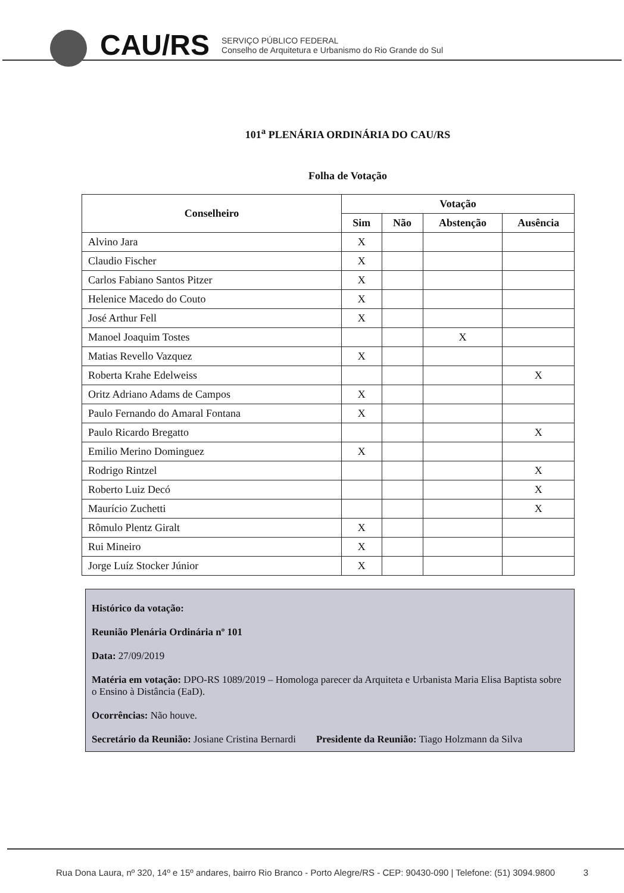CAU/RS
SERVIÇO PÚBLICO FEDERAL
Conselho de Arquitetura e Urbanismo do Rio Grande do Sul
101<sup>a</sup> PLENÁRIA ORDINÁRIA DO CAU/RS
Folha de Votação
| Conselheiro | Votação | | | |
| --- | --- | --- | --- | --- |
| | Sim | Não | Abstenção | Ausência |
| Alvino Jara | X | | | |
| Claudio Fischer | X | | | |
| Carlos Fabiano Santos Pitzer | X | | | |
| Helenice Macedo do Couto | X | | | |
| José Arthur Fell | X | | | |
| Manoel Joaquim Tostes | | | X | |
| Matias Revello Vazquez | X | | | |
| Roberta Krahe Edelweiss | | | | X |
| Oritz Adriano Adams de Campos | X | | | |
| Paulo Fernando do Amaral Fontana | X | | | |
| Paulo Ricardo Bregatto | | | | X |
| Emilio Merino Dominguez | X | | | |
| Rodrigo Rintzel | | | | X |
| Roberto Luiz Decó | | | | X |
| Maurício Zuchetti | | | | X |
| Rômulo Plentz Giralt | X | | | |
| Rui Mineiro | X | | | |
| Jorge Luíz Stocker Júnior | X | | | |
Histórico da votação:
Reunião Plenária Ordinária nº 101
Data: 27/09/2019
Matéria em votação: DPO-RS 1089/2019 – Homologa parecer da Arquiteta e Urbanista Maria Elisa Baptista sobre o Ensino à Distância (EaD).
Ocorrências: Não houve.
Secretário da Reunião: Josiane Cristina Bernardi Presidente da Reunião: Tiago Holzmann da Silva
Rua Dona Laura, nº 320, 14º e 15º andares, bairro Rio Branco - Porto Alegre/RS - CEP: 90430-090 | Telefone: (51) 3094.9800 3